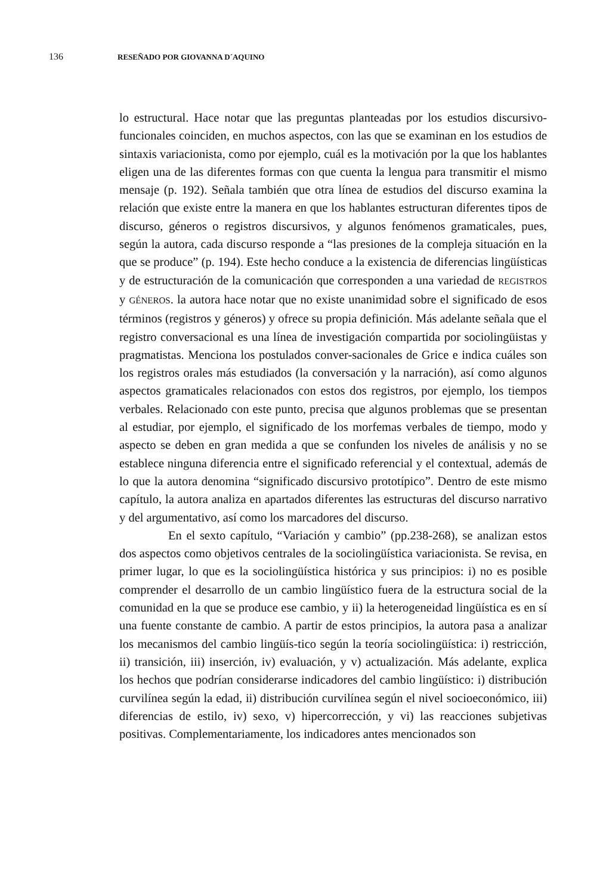136 RESEÑADO POR GIOVANNA D´AQUINO
lo estructural. Hace notar que las preguntas planteadas por los estudios discursivo-funcionales coinciden, en muchos aspectos, con las que se examinan en los estudios de sintaxis variacionista, como por ejemplo, cuál es la motivación por la que los hablantes eligen una de las diferentes formas con que cuenta la lengua para transmitir el mismo mensaje (p. 192). Señala también que otra línea de estudios del discurso examina la relación que existe entre la manera en que los hablantes estructuran diferentes tipos de discurso, géneros o registros discursivos, y algunos fenómenos gramaticales, pues, según la autora, cada discurso responde a “las presiones de la compleja situación en la que se produce” (p. 194). Este hecho conduce a la existencia de diferencias lingüísticas y de estructuración de la comunicación que corresponden a una variedad de REGISTROS y GÉNEROS. la autora hace notar que no existe unanimidad sobre el significado de esos términos (registros y géneros) y ofrece su propia definición. Más adelante señala que el registro conversacional es una línea de investigación compartida por sociolingüistas y pragmatistas. Menciona los postulados conver-sacionales de Grice e indica cuáles son los registros orales más estudiados (la conversación y la narración), así como algunos aspectos gramaticales relacionados con estos dos registros, por ejemplo, los tiempos verbales. Relacionado con este punto, precisa que algunos problemas que se presentan al estudiar, por ejemplo, el significado de los morfemas verbales de tiempo, modo y aspecto se deben en gran medida a que se confunden los niveles de análisis y no se establece ninguna diferencia entre el significado referencial y el contextual, además de lo que la autora denomina “significado discursivo prototípico”. Dentro de este mismo capítulo, la autora analiza en apartados diferentes las estructuras del discurso narrativo y del argumentativo, así como los marcadores del discurso.
En el sexto capítulo, “Variación y cambio” (pp.238-268), se analizan estos dos aspectos como objetivos centrales de la sociolingüística variacionista. Se revisa, en primer lugar, lo que es la sociolingüística histórica y sus principios: i) no es posible comprender el desarrollo de un cambio lingüístico fuera de la estructura social de la comunidad en la que se produce ese cambio, y ii) la heterogeneidad lingüística es en sí una fuente constante de cambio. A partir de estos principios, la autora pasa a analizar los mecanismos del cambio lingüís-tico según la teoría sociolingüística: i) restricción, ii) transición, iii) inserción, iv) evaluación, y v) actualización. Más adelante, explica los hechos que podrían considerarse indicadores del cambio lingüístico: i) distribución curvilínea según la edad, ii) distribución curvilínea según el nivel socioeconómico, iii) diferencias de estilo, iv) sexo, v) hipercorrección, y vi) las reacciones subjetivas positivas. Complementariamente, los indicadores antes mencionados son